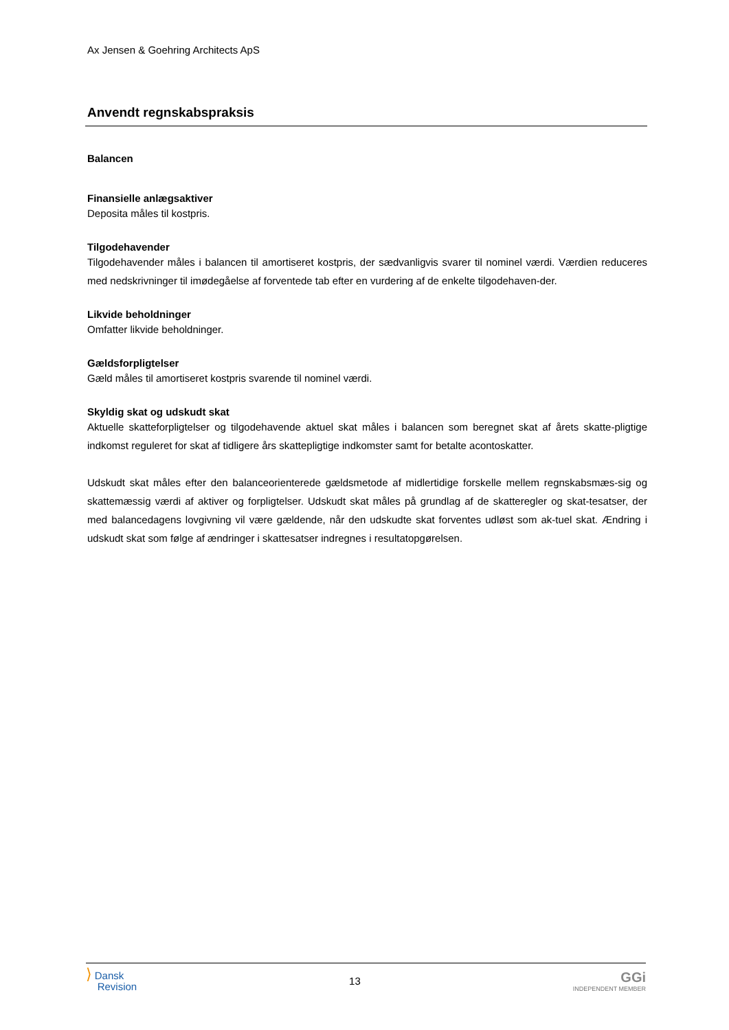Ax Jensen & Goehring Architects ApS
Anvendt regnskabspraksis
Balancen
Finansielle anlægsaktiver
Deposita måles til kostpris.
Tilgodehavender
Tilgodehavender måles i balancen til amortiseret kostpris, der sædvanligvis svarer til nominel værdi. Værdien reduceres med nedskrivninger til imødegåelse af forventede tab efter en vurdering af de enkelte tilgodehaven-der.
Likvide beholdninger
Omfatter likvide beholdninger.
Gældsforpligtelser
Gæld måles til amortiseret kostpris svarende til nominel værdi.
Skyldig skat og udskudt skat
Aktuelle skatteforpligtelser og tilgodehavende aktuel skat måles i balancen som beregnet skat af årets skatte-pligtige indkomst reguleret for skat af tidligere års skattepligtige indkomster samt for betalte acontoskatter.
Udskudt skat måles efter den balanceorienterede gældsmetode af midlertidige forskelle mellem regnskabsmæs-sig og skattemæssig værdi af aktiver og forpligtelser. Udskudt skat måles på grundlag af de skatteregler og skat-tesatser, der med balancedagens lovgivning vil være gældende, når den udskudte skat forventes udløst som ak-tuel skat. Ændring i udskudt skat som følge af ændringer i skattesatser indregnes i resultatopgørelsen.
⟩ Dansk
Revision
13
GGi
INDEPENDENT MEMBER